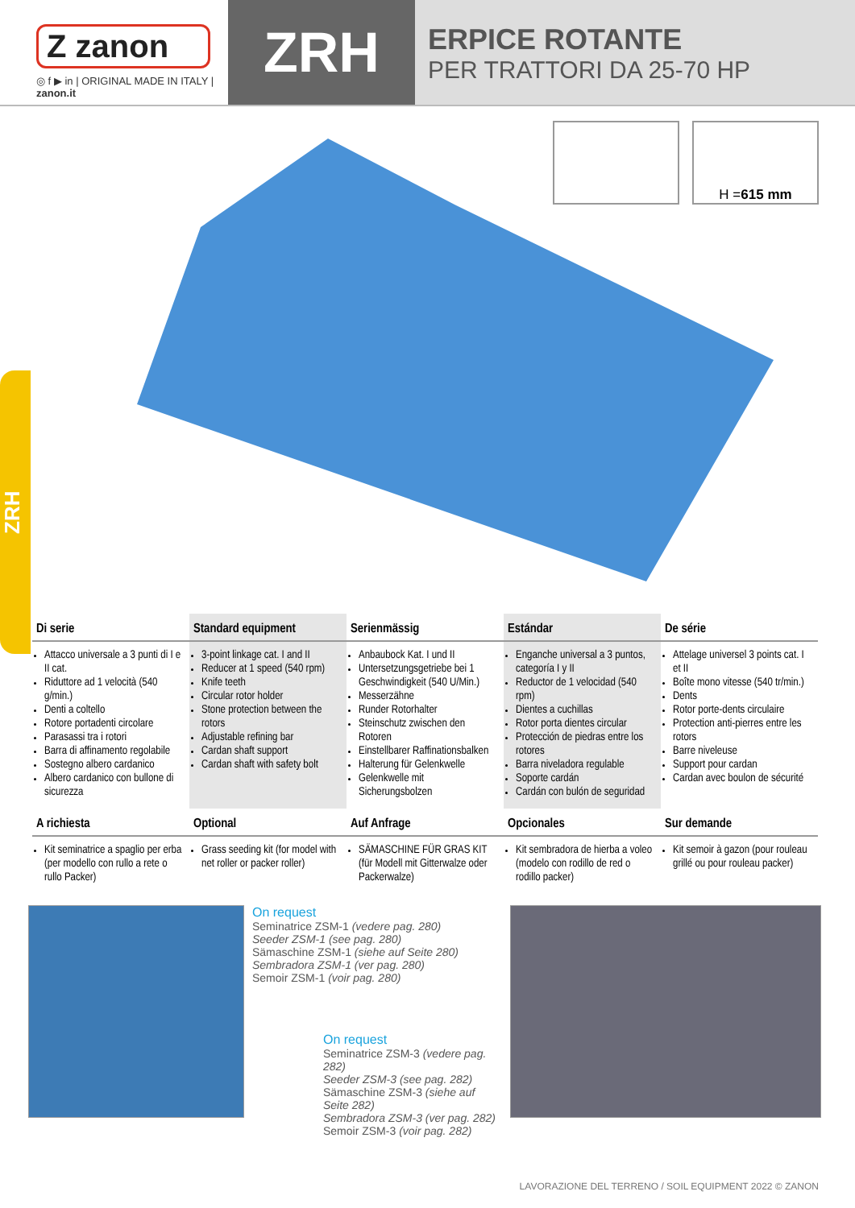Z zanon
◎ f ▶ in | ORIGINAL MADE IN ITALY | zanon.it
ZRH
ERPICE ROTANTE
PER TRATTORI DA 25-70 HP
ZRH
H = 615 mm
| Di serie | Standard equipment | Serienmässig | Estándar | De série |
| --- | --- | --- | --- | --- |
| Attacco universale a 3 punti di I e II cat. Riduttore ad 1 velocità (540 g/min.) Denti a coltello Rotore portadenti circolare Parasassi tra i rotori Barra di affinamento regolabile Sostegno albero cardanico Albero cardanico con bullone di sicurezza | 3-point linkage cat. I and II Reducer at 1 speed (540 rpm) Knife teeth Circular rotor holder Stone protection between the rotors Adjustable refining bar Cardan shaft support Cardan shaft with safety bolt | Anbaubock Kat. I und II Untersetzungsgetriebe bei 1 Geschwindigkeit (540 U/Min.) Messerzähne Runder Rotorhalter Steinschutz zwischen den Rotoren Einstellbarer Raffinationsbalken Halterung für Gelenkwelle Gelenkwelle mit Sicherungsbolzen | Enganche universal a 3 puntos, categoría I y II Reductor de 1 velocidad (540 rpm) Dientes a cuchillas Rotor porta dientes circular Protección de piedras entre los rotores Barra niveladora regulable Soporte cardán Cardán con bulón de seguridad | Attelage universel 3 points cat. I et II Boîte mono vitesse (540 tr/min.) Dents Rotor porte-dents circulaire Protection anti-pierres entre les rotors Barre niveleuse Support pour cardan Cardan avec boulon de sécurité |
| A richiesta | Optional | Auf Anfrage | Opcionales | Sur demande |
| Kit seminatrice a spaglio per erba (per modello con rullo a rete o rullo Packer) | Grass seeding kit (for model with net roller or packer roller) | SÄMASCHINE FÜR GRAS KIT (für Modell mit Gitterwalze oder Packerwalze) | Kit sembradora de hierba a voleo (modelo con rodillo de red o rodillo packer) | Kit semoir à gazon (pour rouleau grillé ou pour rouleau packer) |
On request
Seminatrice ZSM-1 (vedere pag. 280)
Seeder ZSM-1 (see pag. 280)
Sämaschine ZSM-1 (siehe auf Seite 280)
Sembradora ZSM-1 (ver pag. 280)
Semoir ZSM-1 (voir pag. 280)
On request
Seminatrice ZSM-3 (vedere pag. 282)
Seeder ZSM-3 (see pag. 282)
Sämaschine ZSM-3 (siehe auf Seite 282)
Sembradora ZSM-3 (ver pag. 282)
Semoir ZSM-3 (voir pag. 282)
LAVORAZIONE DEL TERRENO / SOIL EQUIPMENT 2022 © ZANON